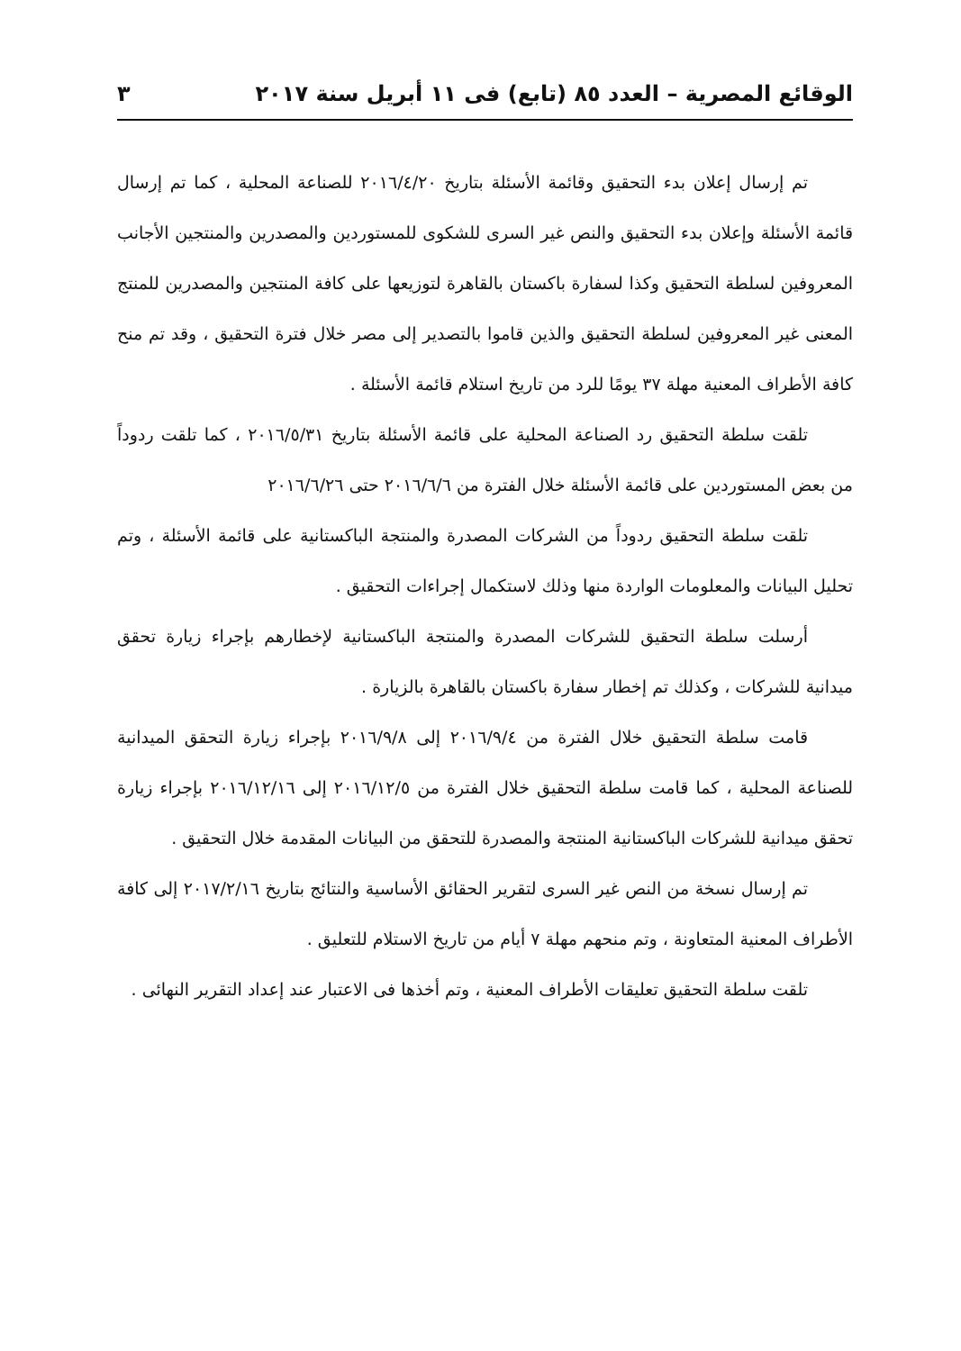الوقائع المصرية – العدد ٨٥ (تابع) فى ١١ أبريل سنة ٢٠١٧ ٣
تم إرسال إعلان بدء التحقيق وقائمة الأسئلة بتاريخ ٢٠١٦/٤/٢٠ للصناعة المحلية ، كما تم إرسال قائمة الأسئلة وإعلان بدء التحقيق والنص غير السرى للشكوى للمستوردين والمصدرين والمنتجين الأجانب المعروفين لسلطة التحقيق وكذا لسفارة باكستان بالقاهرة لتوزيعها على كافة المنتجين والمصدرين للمنتج المعنى غير المعروفين لسلطة التحقيق والذين قاموا بالتصدير إلى مصر خلال فترة التحقيق ، وقد تم منح كافة الأطراف المعنية مهلة ٣٧ يومًا للرد من تاريخ استلام قائمة الأسئلة .
تلقت سلطة التحقيق رد الصناعة المحلية على قائمة الأسئلة بتاريخ ٢٠١٦/٥/٣١ ، كما تلقت ردوداً من بعض المستوردين على قائمة الأسئلة خلال الفترة من ٢٠١٦/٦/٦ حتى ٢٠١٦/٦/٢٦
تلقت سلطة التحقيق ردوداً من الشركات المصدرة والمنتجة الباكستانية على قائمة الأسئلة ، وتم تحليل البيانات والمعلومات الواردة منها وذلك لاستكمال إجراءات التحقيق .
أرسلت سلطة التحقيق للشركات المصدرة والمنتجة الباكستانية لإخطارهم بإجراء زيارة تحقق ميدانية للشركات ، وكذلك تم إخطار سفارة باكستان بالقاهرة بالزيارة .
قامت سلطة التحقيق خلال الفترة من ٢٠١٦/٩/٤ إلى ٢٠١٦/٩/٨ بإجراء زيارة التحقق الميدانية للصناعة المحلية ، كما قامت سلطة التحقيق خلال الفترة من ٢٠١٦/١٢/٥ إلى ٢٠١٦/١٢/١٦ بإجراء زيارة تحقق ميدانية للشركات الباكستانية المنتجة والمصدرة للتحقق من البيانات المقدمة خلال التحقيق .
تم إرسال نسخة من النص غير السرى لتقرير الحقائق الأساسية والنتائج بتاريخ ٢٠١٧/٢/١٦ إلى كافة الأطراف المعنية المتعاونة ، وتم منحهم مهلة ٧ أيام من تاريخ الاستلام للتعليق .
تلقت سلطة التحقيق تعليقات الأطراف المعنية ، وتم أخذها فى الاعتبار عند إعداد التقرير النهائى .